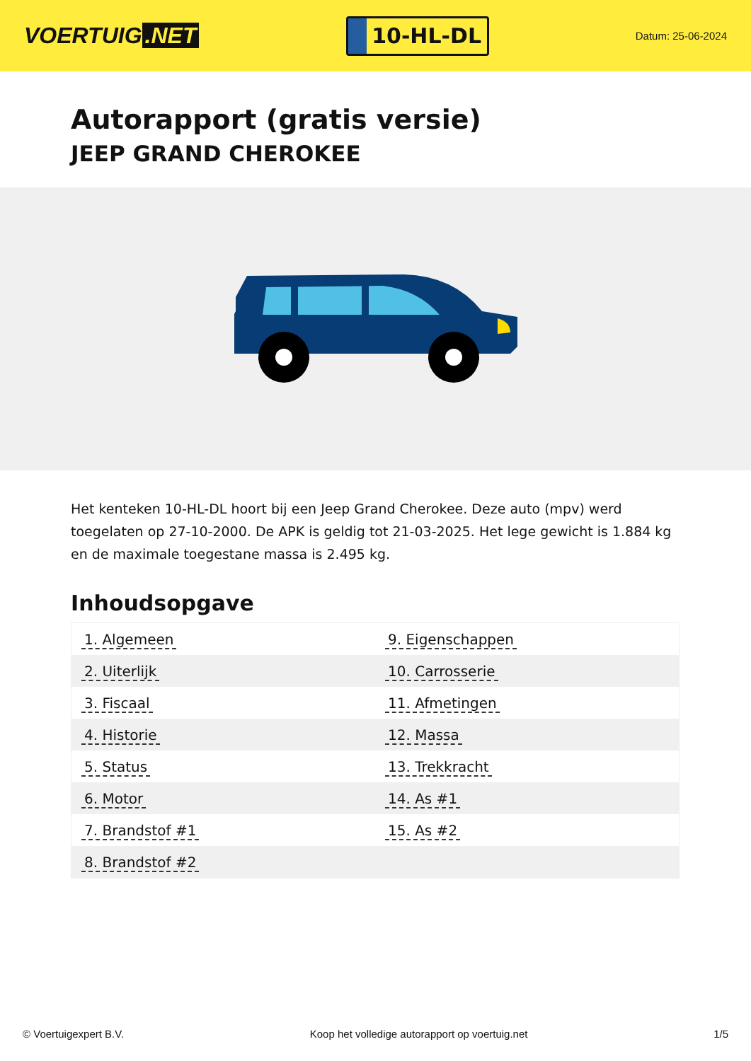VOERTUIG.NET
10-HL-DL
Datum: 25-06-2024
Autorapport (gratis versie)
JEEP GRAND CHEROKEE
Het kenteken 10-HL-DL hoort bij een Jeep Grand Cherokee. Deze auto (mpv) werd toegelaten op 27-10-2000. De APK is geldig tot 21-03-2025. Het lege gewicht is 1.884 kg en de maximale toegestane massa is 2.495 kg.
Inhoudsopgave
| 1. Algemeen | 9. Eigenschappen |
| 2. Uiterlijk | 10. Carrosserie |
| 3. Fiscaal | 11. Afmetingen |
| 4. Historie | 12. Massa |
| 5. Status | 13. Trekkracht |
| 6. Motor | 14. As #1 |
| 7. Brandstof #1 | 15. As #2 |
| 8. Brandstof #2 | |
© Voertuigexpert B.V. Koop het volledige autorapport op voertuig.net
1/5